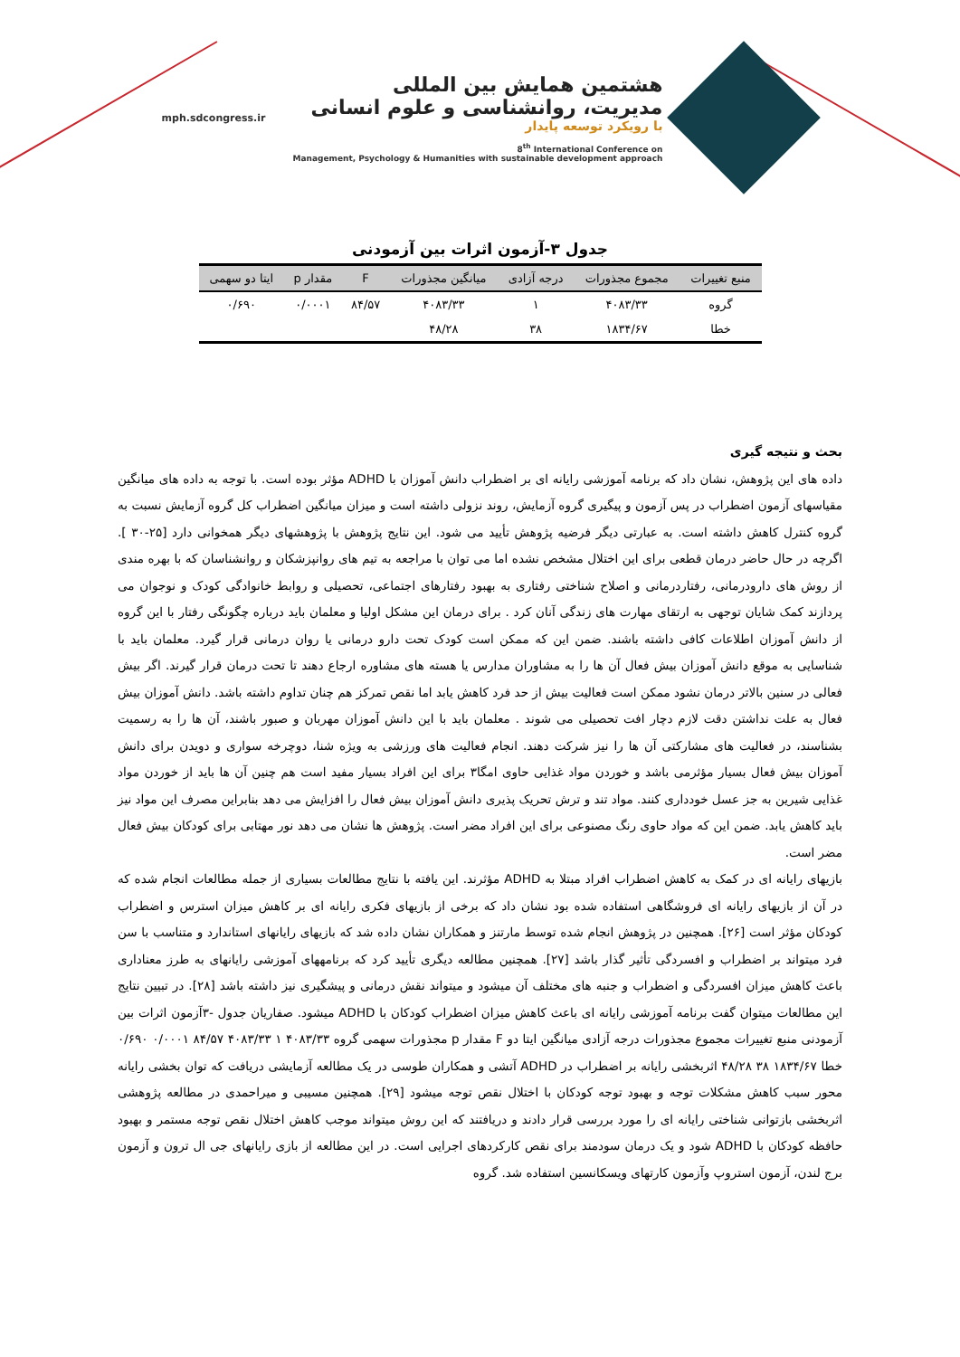هشتمین همایش بین المللی
مدیریت، روانشناسی و علوم انسانی
با رویکرد توسعه پایدار
8<sup>th</sup> International Conference on
Management, Psychology & Humanities with sustainable development approach
mph.sdcongress.ir
جدول ۳-آزمون اثرات بین آزمودنی
| منبع تغییرات | مجموع مجذورات | درجه آزادی | میانگین مجذورات | F | مقدار p | ایتا دو سهمی |
| --- | --- | --- | --- | --- | --- | --- |
| گروه | ۴۰۸۳/۳۳ | ۱ | ۴۰۸۳/۳۳ | ۸۴/۵۷ | ۰/۰۰۰۱ | ۰/۶۹۰ |
| خطا | ۱۸۳۴/۶۷ | ۳۸ | ۴۸/۲۸ | | | |
بحث و نتیجه گیری
داده های این پژوهش، نشان داد که برنامه آموزشی رایانه ای بر اضطراب دانش آموزان با ADHD مؤثر بوده است. با توجه به داده های میانگین مقیاسهای آزمون اضطراب در پس آزمون و پیگیری گروه آزمایش، روند نزولی داشته است و میزان میانگین اضطراب کل گروه آزمایش نسبت به گروه کنترل کاهش داشته است. به عبارتی دیگر فرضیه پژوهش تأیید می شود. این نتایج پژوهش با پژوهشهای دیگر همخوانی دارد [۲۵-۳۰ ]. اگرچه در حال حاضر درمان قطعی برای این اختلال مشخص نشده اما می توان با مراجعه به تیم های روانپزشکان و روانشناسان که با بهره مندی از روش های دارودرمانی، رفتاردرمانی و اصلاح شناختی رفتاری به بهبود رفتارهای اجتماعی، تحصیلی و روابط خانوادگی کودک و نوجوان می پردازند کمک شایان توجهی به ارتقای مهارت های زندگی آنان کرد . برای درمان این مشکل اولیا و معلمان باید درباره چگونگی رفتار با این گروه از دانش آموزان اطلاعات کافی داشته باشند. ضمن این که ممکن است کودک تحت دارو درمانی یا روان درمانی قرار گیرد. معلمان باید با شناسایی به موقع دانش آموزان بیش فعال آن ها را به مشاوران مدارس یا هسته های مشاوره ارجاع دهند تا تحت درمان قرار گیرند. اگر بیش فعالی در سنین بالاتر درمان نشود ممکن است فعالیت بیش از حد فرد کاهش یابد اما نقص تمرکز هم چنان تداوم داشته باشد. دانش آموزان بیش فعال به علت نداشتن دقت لازم دچار افت تحصیلی می شوند . معلمان باید با این دانش آموزان مهربان و صبور باشند، آن ها را به رسمیت بشناسند، در فعالیت های مشارکتی آن ها را نیز شرکت دهند. انجام فعالیت های ورزشی به ویژه شنا، دوچرخه سواری و دویدن برای دانش آموزان بیش فعال بسیار مؤثرمی باشد و خوردن مواد غذایی حاوی امگا۳ برای این افراد بسیار مفید است هم چنین آن ها باید از خوردن مواد غذایی شیرین به جز عسل خودداری کنند. مواد تند و ترش تحریک پذیری دانش آموزان بیش فعال را افزایش می دهد بنابراین مصرف این مواد نیز باید کاهش یابد. ضمن این که مواد حاوی رنگ مصنوعی برای این افراد مضر است. پژوهش ها نشان می دهد نور مهتابی برای کودکان بیش فعال مضر است.
بازیهای رایانه ای در کمک به کاهش اضطراب افراد مبتلا به ADHD مؤثرند. این یافته با نتایج مطالعات بسیاری از جمله مطالعات انجام شده که در آن از بازیهای رایانه ای فروشگاهی استفاده شده بود نشان داد که برخی از بازیهای فکری رایانه ای بر کاهش میزان استرس و اضطراب کودکان مؤثر است [۲۶]. همچنین در پژوهش انجام شده توسط مارتنز و همکاران نشان داده شد که بازیهای رایانهای استاندارد و متناسب با سن فرد میتواند بر اضطراب و افسردگی تأثیر گذار باشد [۲۷]. همچنین مطالعه دیگری تأیید کرد که برنامههای آموزشی رایانهای به طرز معناداری باعث کاهش میزان افسردگی و اضطراب و جنبه های مختلف آن میشود و میتواند نقش درمانی و پیشگیری نیز داشته باشد [۲۸]. در تبیین نتایج این مطالعات میتوان گفت برنامه آموزشی رایانه ای باعث کاهش میزان اضطراب کودکان با ADHD میشود. صفاریان جدول -۳آزمون اثرات بین آزمودنی منبع تغییرات مجموع مجذورات درجه آزادی میانگین ایتا دو F مقدار p مجذورات سهمی گروه ۴۰۸۳/۳۳ ۱ ۴۰۸۳/۳۳ ۸۴/۵۷ ۰/۰۰۰۱ ۰/۶۹۰ خطا ۱۸۳۴/۶۷ ۳۸ ۴۸/۲۸ اثربخشی رایانه بر اضطراب در ADHD آتشی و همکاران طوسی در یک مطالعه آزمایشی دریافت که توان بخشی رایانه محور سبب کاهش مشکلات توجه و بهبود توجه کودکان با اختلال نقص توجه میشود [۲۹]. همچنین مسیبی و میراحمدی در مطالعه پژوهشی اثربخشی بازتوانی شناختی رایانه ای را مورد بررسی قرار دادند و دریافتند که این روش میتواند موجب کاهش اختلال نقص توجه مستمر و بهبود حافظه کودکان با ADHD شود و یک درمان سودمند برای نقص کارکردهای اجرایی است. در این مطالعه از بازی رایانهای جی ال ترون و آزمون برج لندن، آزمون استروپ وآزمون کارتهای ویسکانسین استفاده شد. گروه